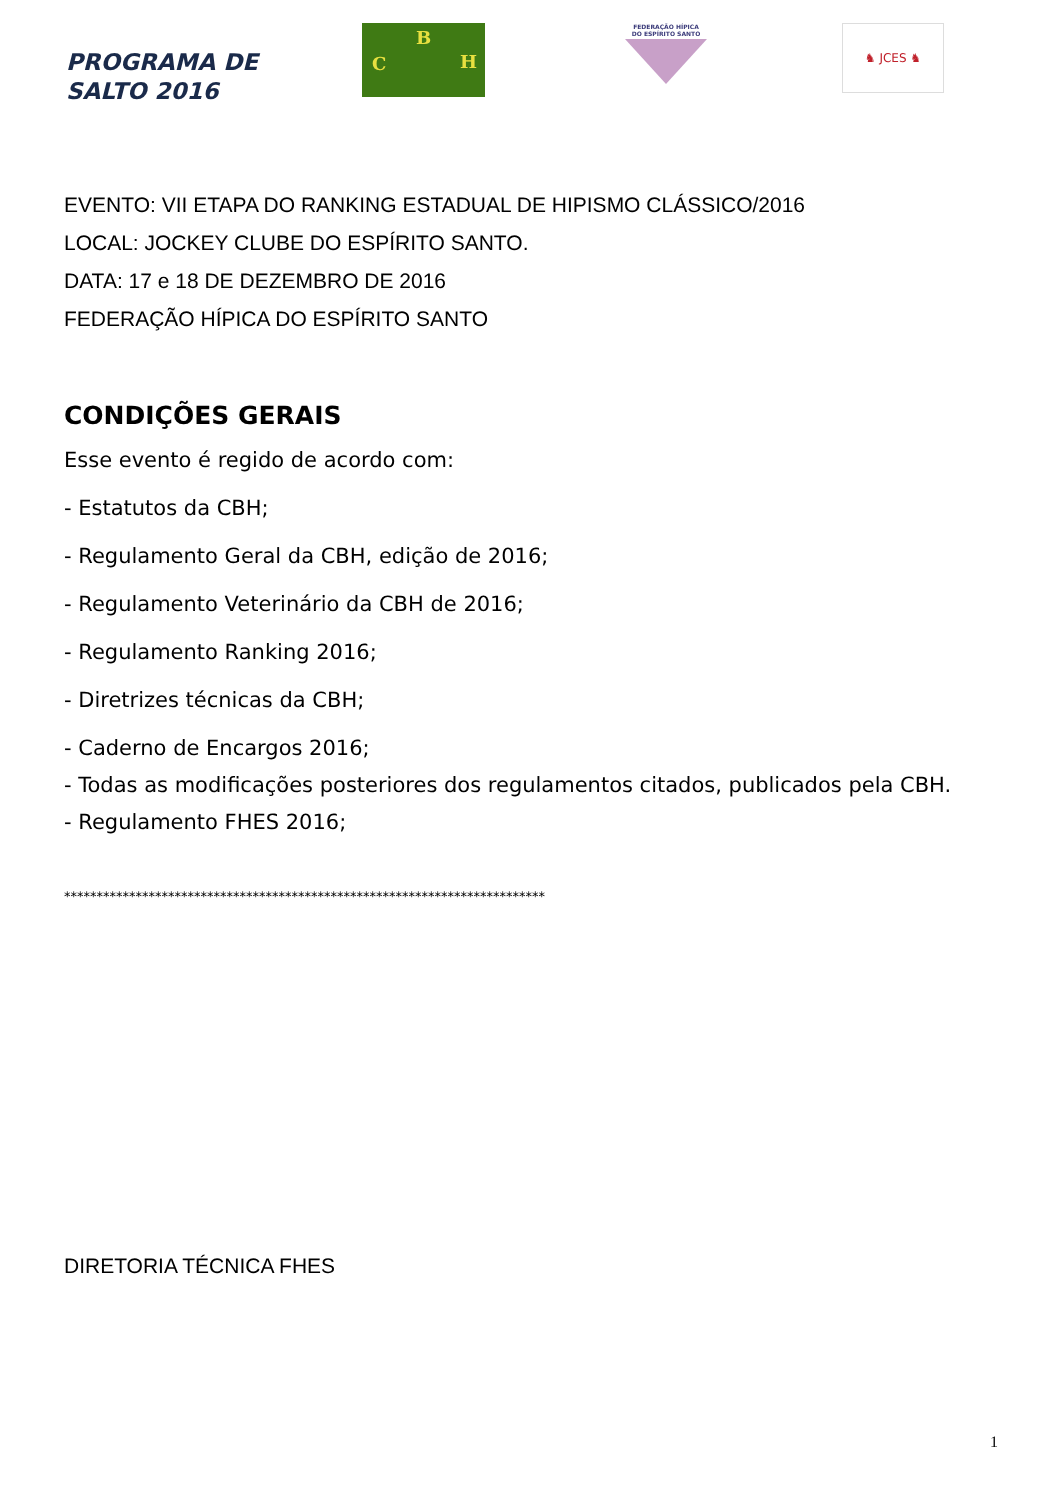PROGRAMA DE
SALTO 2016
B
C H
FEDERAÇÃO HÍPICA
DO ESPÍRITO SANTO
♞ JCES ♞
EVENTO: VII ETAPA DO RANKING ESTADUAL DE HIPISMO CLÁSSICO/2016
LOCAL: JOCKEY CLUBE DO ESPÍRITO SANTO.
DATA: 17 e 18 DE DEZEMBRO DE 2016
FEDERAÇÃO HÍPICA DO ESPÍRITO SANTO
CONDIÇÕES GERAIS
Esse evento é regido de acordo com:
- Estatutos da CBH;
- Regulamento Geral da CBH, edição de 2016;
- Regulamento Veterinário da CBH de 2016;
- Regulamento Ranking 2016;
- Diretrizes técnicas da CBH;
- Caderno de Encargos 2016;
- Todas as modificações posteriores dos regulamentos citados, publicados pela CBH.
- Regulamento FHES 2016;
**************************************************************************
DIRETORIA TÉCNICA FHES
1